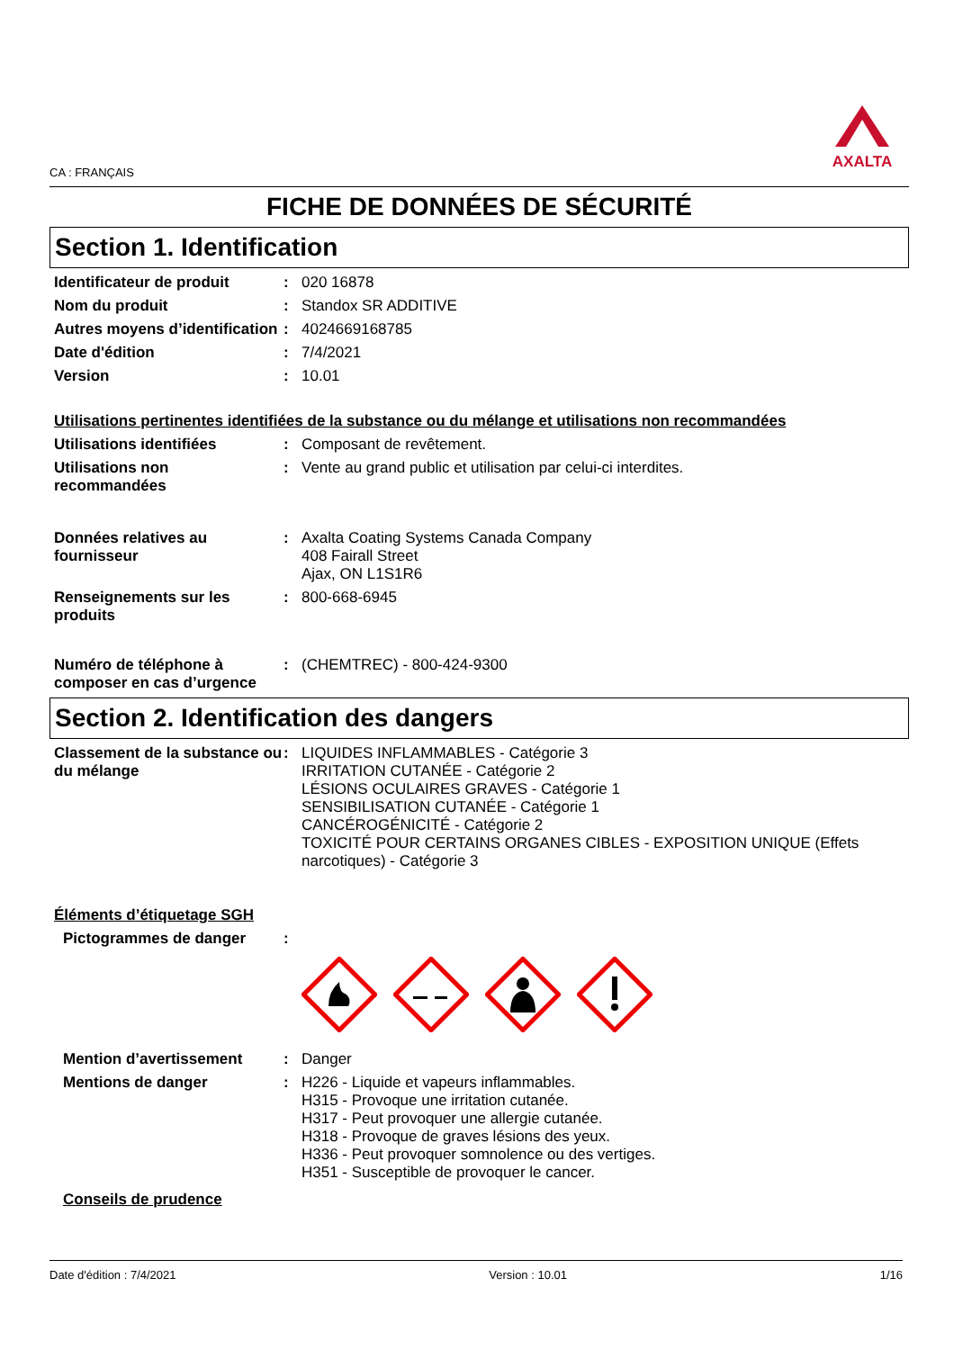CA : FRANÇAIS
AXALTA
FICHE DE DONNÉES DE SÉCURITÉ
Section 1. Identification
Identificateur de produit : 020 16878
Nom du produit : Standox SR ADDITIVE
Autres moyens d’identification
: 4024669168785
Date d'édition : 7/4/2021
Version : 10.01
Utilisations pertinentes identifiées de la substance ou du mélange et utilisations non recommandées
Utilisations identifiées : Composant de revêtement.
Utilisations non recommandées
: Vente au grand public et utilisation par celui-ci interdites.
Données relatives au fournisseur
: Axalta Coating Systems Canada Company
408 Fairall Street
Ajax, ON L1S1R6
Renseignements sur les produits
: 800-668-6945
Numéro de téléphone à composer en cas d’urgence
: (CHEMTREC) - 800-424-9300
Section 2. Identification des dangers
Classement de la substance ou du mélange
: LIQUIDES INFLAMMABLES - Catégorie 3
IRRITATION CUTANÉE - Catégorie 2
LÉSIONS OCULAIRES GRAVES - Catégorie 1
SENSIBILISATION CUTANÉE - Catégorie 1
CANCÉROGÉNICITÉ - Catégorie 2
TOXICITÉ POUR CERTAINS ORGANES CIBLES - EXPOSITION UNIQUE (Effets narcotiques) - Catégorie 3
Éléments d’étiquetage SGH
Pictogrammes de danger :
Mention d’avertissement : Danger
Mentions de danger : H226 - Liquide et vapeurs inflammables.
H315 - Provoque une irritation cutanée.
H317 - Peut provoquer une allergie cutanée.
H318 - Provoque de graves lésions des yeux.
H336 - Peut provoquer somnolence ou des vertiges.
H351 - Susceptible de provoquer le cancer.
Conseils de prudence
Date d'édition : 7/4/2021 Version : 10.01 1/16